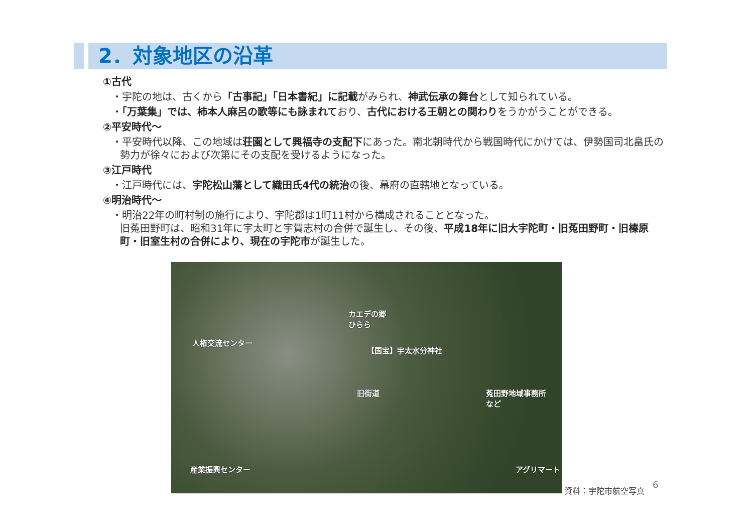2．対象地区の沿革
①古代
・宇陀の地は、古くから「古事記」「日本書紀」に記載がみられ、神武伝承の舞台として知られている。
・「万葉集」では、柿本人麻呂の歌等にも詠まれており、古代における王朝との関わりをうかがうことができる。
②平安時代～
・平安時代以降、この地域は荘園として興福寺の支配下にあった。南北朝時代から戦国時代にかけては、伊勢国司北畠氏の勢力が徐々におよび次第にその支配を受けるようになった。
③江戸時代
・江戸時代には、宇陀松山藩として織田氏4代の統治の後、幕府の直轄地となっている。
④明治時代～
・明治22年の町村制の施行により、宇陀郡は1町11村から構成されることとなった。
旧菟田野町は、昭和31年に宇太町と宇賀志村の合併で誕生し、その後、平成18年に旧大宇陀町・旧菟田野町・旧榛原町・旧室生村の合併により、現在の宇陀市が誕生した。
カエデの郷
ひらら
人権交流センター
【国宝】宇太水分神社
旧街道 菟田野地域事務所
など
産業振興センター アグリマート
資料：宇陀市航空写真 6